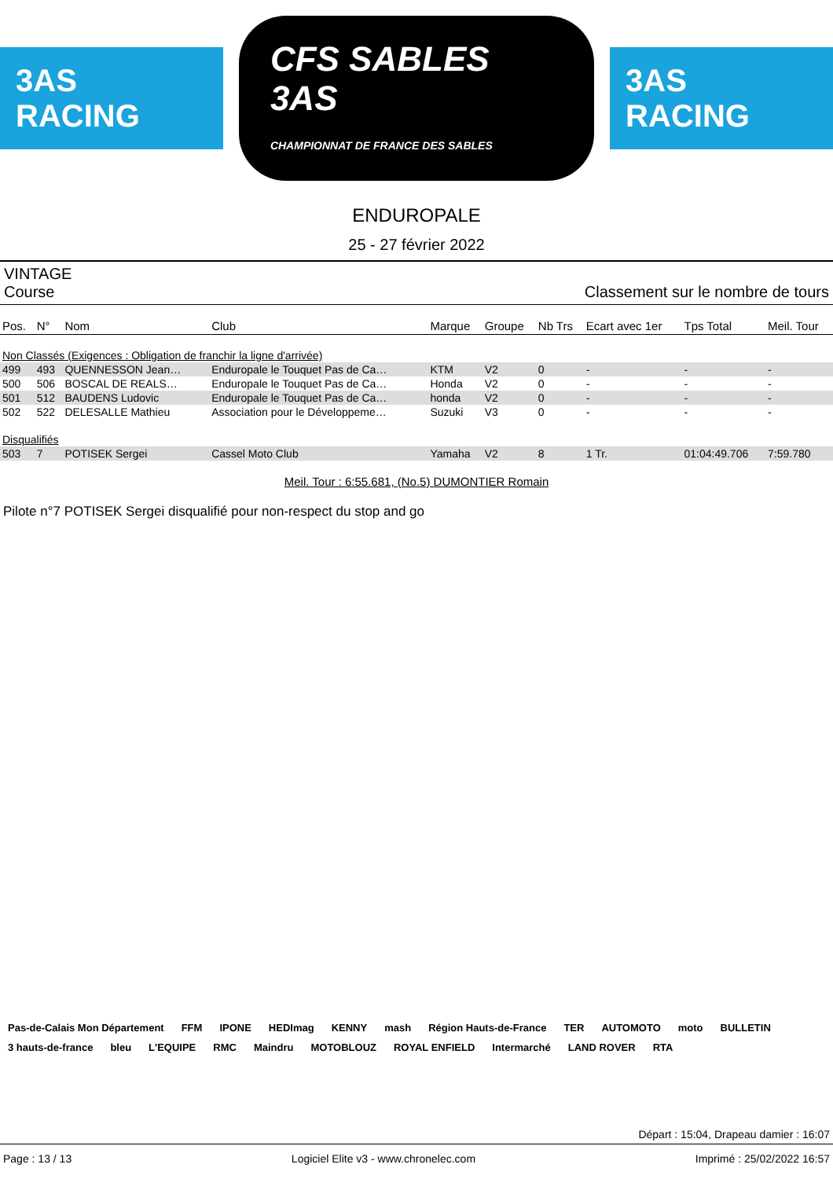3AS RACING
CFS SABLES 3AS
CHAMPIONNAT DE FRANCE DES SABLES
3AS RACING
ENDUROPALE
25 - 27 février 2022
VINTAGE
Course Classement sur le nombre de tours
| Pos. | N° | Nom | Club | Marque | Groupe | Nb Trs | Ecart avec 1er | Tps Total | Meil. Tour |
| --- | --- | --- | --- | --- | --- | --- | --- | --- | --- |
| Non Classés (Exigences : Obligation de franchir la ligne d'arrivée) | | | | | | | | | |
| 499 | 493 | QUENNESSON Jean… | Enduropale le Touquet Pas de Ca… | KTM | V2 | 0 | - | - | - |
| 500 | 506 | BOSCAL DE REALS… | Enduropale le Touquet Pas de Ca… | Honda | V2 | 0 | - | - | - |
| 501 | 512 | BAUDENS Ludovic | Enduropale le Touquet Pas de Ca… | honda | V2 | 0 | - | - | - |
| 502 | 522 | DELESALLE Mathieu | Association pour le Développeme… | Suzuki | V3 | 0 | - | - | - |
| Disqualifiés | | | | | | | | | |
| 503 | 7 | POTISEK Sergei | Cassel Moto Club | Yamaha | V2 | 8 | 1 Tr. | 01:04:49.706 | 7:59.780 |
Meil. Tour : 6:55.681, (No.5) DUMONTIER Romain
Pilote n°7 POTISEK Sergei disqualifié pour non-respect du stop and go
Pas-de-Calais Mon Département FFM IPONE HEDImag KENNY mash Région Hauts-de-France TER AUTOMOTO moto BULLETIN 3 hauts-de-france bleu L'EQUIPE RMC Maindru MOTOBLOUZ ROYAL ENFIELD Intermarché LAND ROVER RTA
Départ : 15:04, Drapeau damier : 16:07
Page : 13 / 13 Logiciel Elite v3 - www.chronelec.com Imprimé : 25/02/2022 16:57